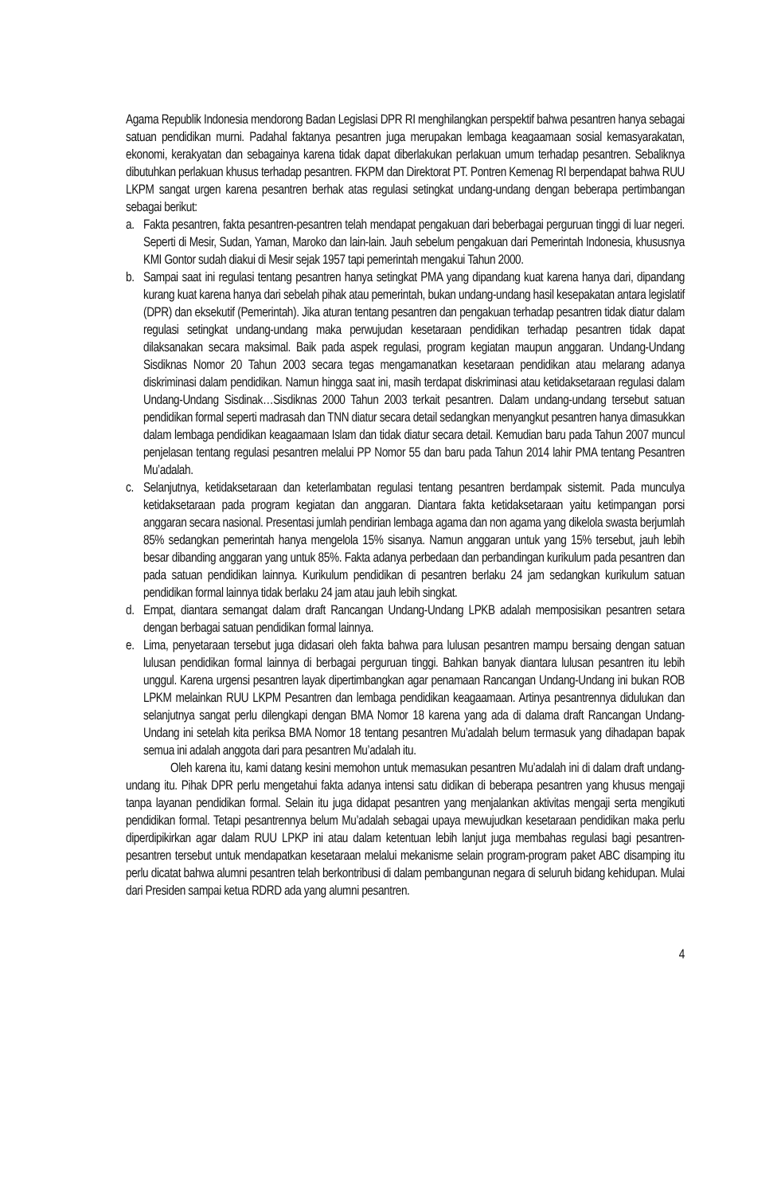Agama Republik Indonesia mendorong Badan Legislasi DPR RI menghilangkan perspektif bahwa pesantren hanya sebagai satuan pendidikan murni. Padahal faktanya pesantren juga merupakan lembaga keagaamaan sosial kemasyarakatan, ekonomi, kerakyatan dan sebagainya karena tidak dapat diberlakukan perlakuan umum terhadap pesantren. Sebaliknya dibutuhkan perlakuan khusus terhadap pesantren. FKPM dan Direktorat PT. Pontren Kemenag RI berpendapat bahwa RUU LKPM sangat urgen karena pesantren berhak atas regulasi setingkat undang-undang dengan beberapa pertimbangan sebagai berikut:
a. Fakta pesantren, fakta pesantren-pesantren telah mendapat pengakuan dari beberbagai perguruan tinggi di luar negeri. Seperti di Mesir, Sudan, Yaman, Maroko dan lain-lain. Jauh sebelum pengakuan dari Pemerintah Indonesia, khususnya KMI Gontor sudah diakui di Mesir sejak 1957 tapi pemerintah mengakui Tahun 2000.
b. Sampai saat ini regulasi tentang pesantren hanya setingkat PMA yang dipandang kuat karena hanya dari, dipandang kurang kuat karena hanya dari sebelah pihak atau pemerintah, bukan undang-undang hasil kesepakatan antara legislatif (DPR) dan eksekutif (Pemerintah). Jika aturan tentang pesantren dan pengakuan terhadap pesantren tidak diatur dalam regulasi setingkat undang-undang maka perwujudan kesetaraan pendidikan terhadap pesantren tidak dapat dilaksanakan secara maksimal. Baik pada aspek regulasi, program kegiatan maupun anggaran. Undang-Undang Sisdiknas Nomor 20 Tahun 2003 secara tegas mengamanatkan kesetaraan pendidikan atau melarang adanya diskriminasi dalam pendidikan. Namun hingga saat ini, masih terdapat diskriminasi atau ketidaksetaraan regulasi dalam Undang-Undang Sisdinak…Sisdiknas 2000 Tahun 2003 terkait pesantren. Dalam undang-undang tersebut satuan pendidikan formal seperti madrasah dan TNN diatur secara detail sedangkan menyangkut pesantren hanya dimasukkan dalam lembaga pendidikan keagaamaan Islam dan tidak diatur secara detail. Kemudian baru pada Tahun 2007 muncul penjelasan tentang regulasi pesantren melalui PP Nomor 55 dan baru pada Tahun 2014 lahir PMA tentang Pesantren Mu’adalah.
c. Selanjutnya, ketidaksetaraan dan keterlambatan regulasi tentang pesantren berdampak sistemit. Pada munculya ketidaksetaraan pada program kegiatan dan anggaran. Diantara fakta ketidaksetaraan yaitu ketimpangan porsi anggaran secara nasional. Presentasi jumlah pendirian lembaga agama dan non agama yang dikelola swasta berjumlah 85% sedangkan pemerintah hanya mengelola 15% sisanya. Namun anggaran untuk yang 15% tersebut, jauh lebih besar dibanding anggaran yang untuk 85%. Fakta adanya perbedaan dan perbandingan kurikulum pada pesantren dan pada satuan pendidikan lainnya. Kurikulum pendidikan di pesantren berlaku 24 jam sedangkan kurikulum satuan pendidikan formal lainnya tidak berlaku 24 jam atau jauh lebih singkat.
d. Empat, diantara semangat dalam draft Rancangan Undang-Undang LPKB adalah memposisikan pesantren setara dengan berbagai satuan pendidikan formal lainnya.
e. Lima, penyetaraan tersebut juga didasari oleh fakta bahwa para lulusan pesantren mampu bersaing dengan satuan lulusan pendidikan formal lainnya di berbagai perguruan tinggi. Bahkan banyak diantara lulusan pesantren itu lebih unggul. Karena urgensi pesantren layak dipertimbangkan agar penamaan Rancangan Undang-Undang ini bukan ROB LPKM melainkan RUU LKPM Pesantren dan lembaga pendidikan keagaamaan. Artinya pesantrennya didulukan dan selanjutnya sangat perlu dilengkapi dengan BMA Nomor 18 karena yang ada di dalama draft Rancangan Undang-Undang ini setelah kita periksa BMA Nomor 18 tentang pesantren Mu’adalah belum termasuk yang dihadapan bapak semua ini adalah anggota dari para pesantren Mu’adalah itu.
Oleh karena itu, kami datang kesini memohon untuk memasukan pesantren Mu’adalah ini di dalam draft undang-undang itu. Pihak DPR perlu mengetahui fakta adanya intensi satu didikan di beberapa pesantren yang khusus mengaji tanpa layanan pendidikan formal. Selain itu juga didapat pesantren yang menjalankan aktivitas mengaji serta mengikuti pendidikan formal. Tetapi pesantrennya belum Mu’adalah sebagai upaya mewujudkan kesetaraan pendidikan maka perlu diperdipikirkan agar dalam RUU LPKP ini atau dalam ketentuan lebih lanjut juga membahas regulasi bagi pesantren-pesantren tersebut untuk mendapatkan kesetaraan melalui mekanisme selain program-program paket ABC disamping itu perlu dicatat bahwa alumni pesantren telah berkontribusi di dalam pembangunan negara di seluruh bidang kehidupan. Mulai dari Presiden sampai ketua RDRD ada yang alumni pesantren.
4